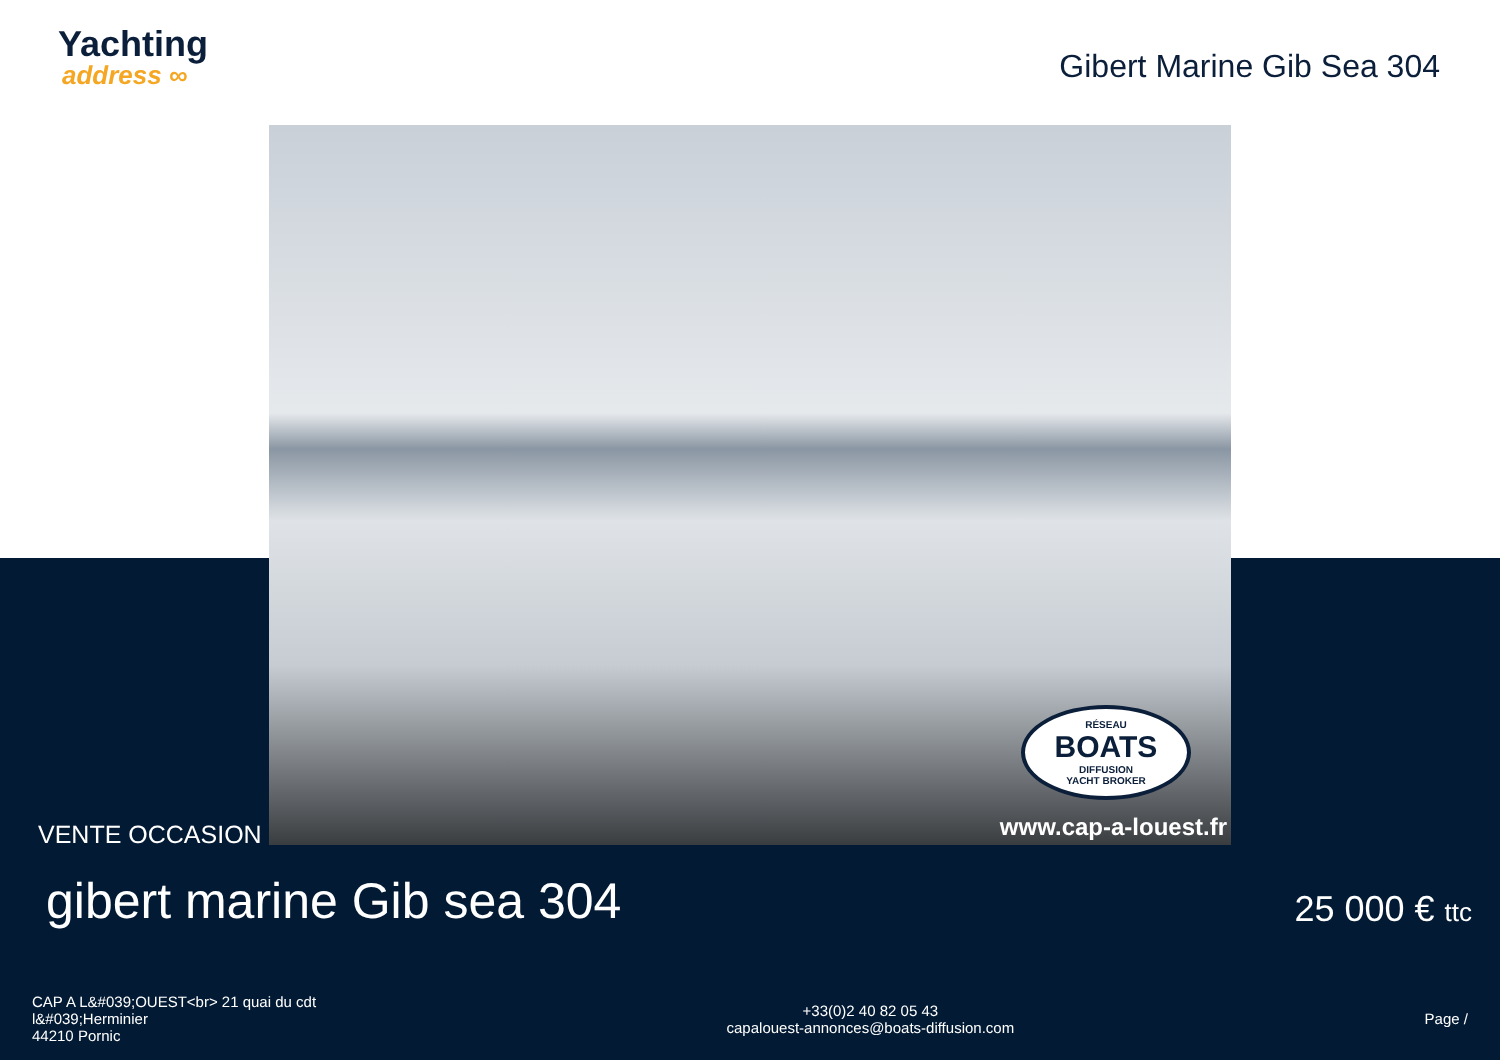Yachting
address ∞
Gibert Marine Gib Sea 304
RÉSEAU
BOATS
DIFFUSION
YACHT BROKER
www.cap-a-louest.fr
VENTE OCCASION
gibert marine Gib sea 304 25 000 € ttc
CAP A L&#039;OUEST<br> 21 quai du cdt
l&#039;Herminier
44210 Pornic
+33(0)2 40 82 05 43
capalouest-annonces@boats-diffusion.com
Page /